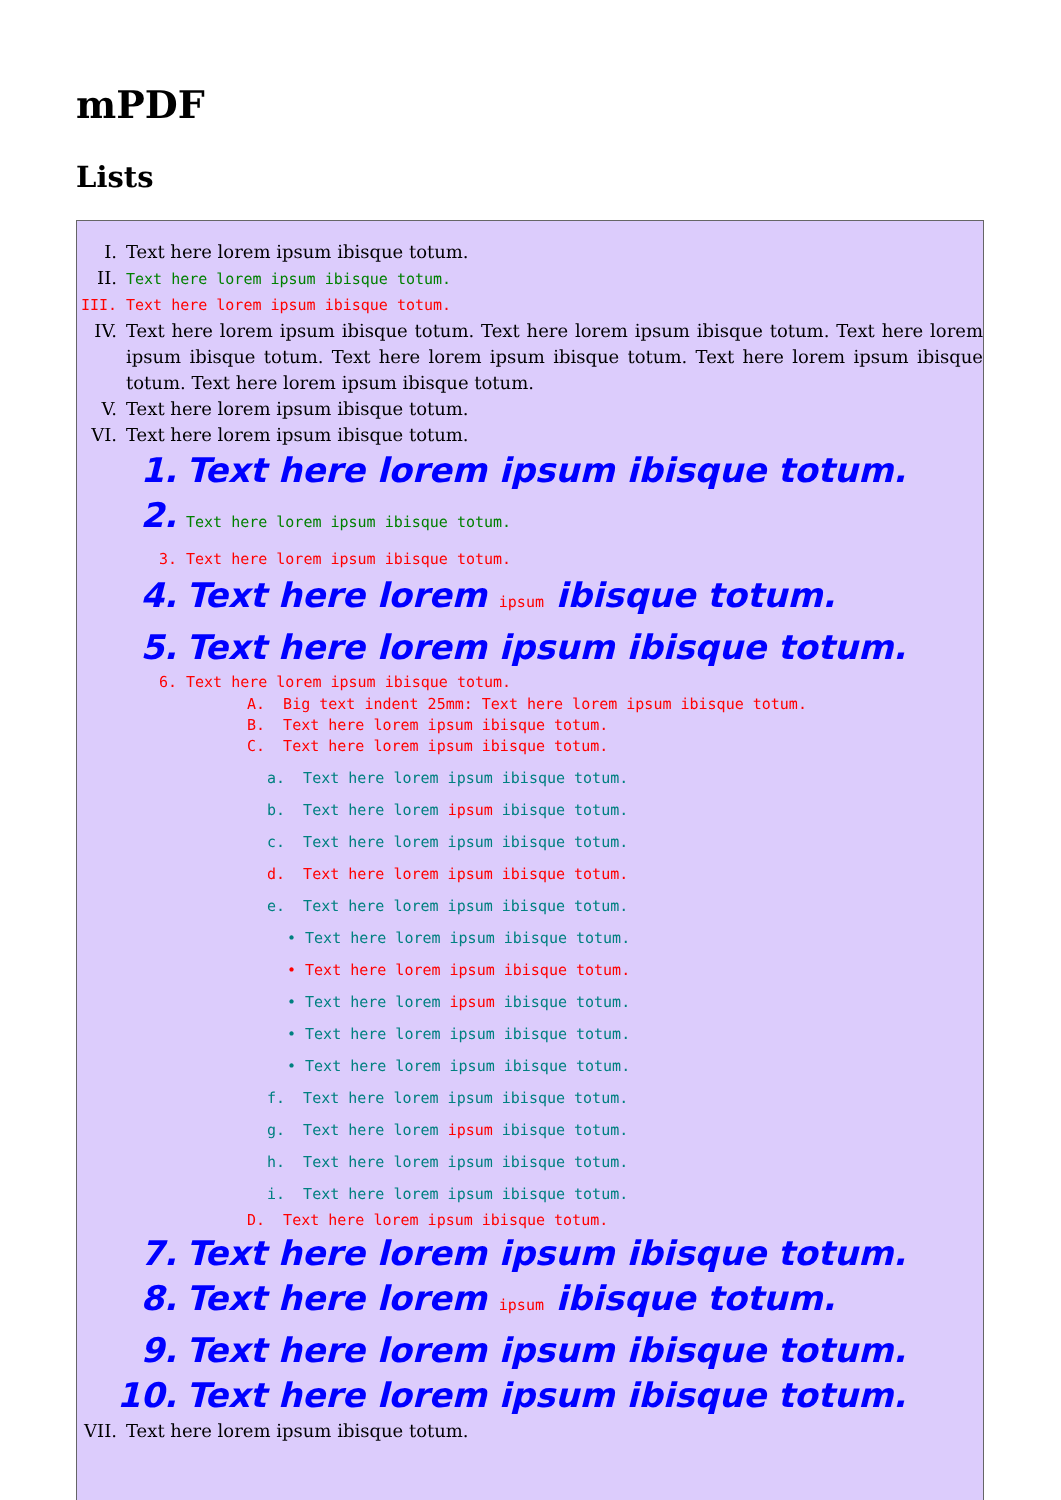mPDF
Lists
I. Text here lorem ipsum ibisque totum.
II. Text here lorem ipsum ibisque totum.
III. Text here lorem ipsum ibisque totum.
IV. Text here lorem ipsum ibisque totum. Text here lorem ipsum ibisque totum. Text here lorem ipsum ibisque totum. Text here lorem ipsum ibisque totum. Text here lorem ipsum ibisque totum. Text here lorem ipsum ibisque totum.
V. Text here lorem ipsum ibisque totum.
VI. Text here lorem ipsum ibisque totum.
1. Text here lorem ipsum ibisque totum.
2. Text here lorem ipsum ibisque totum.
3. Text here lorem ipsum ibisque totum.
4. Text here lorem ipsum ibisque totum.
5. Text here lorem ipsum ibisque totum.
6. Text here lorem ipsum ibisque totum.
A. Big text indent 25mm: Text here lorem ipsum ibisque totum.
B. Text here lorem ipsum ibisque totum.
C. Text here lorem ipsum ibisque totum.
a. Text here lorem ipsum ibisque totum.
b. Text here lorem ipsum ibisque totum.
c. Text here lorem ipsum ibisque totum.
d. Text here lorem ipsum ibisque totum.
e. Text here lorem ipsum ibisque totum.
• Text here lorem ipsum ibisque totum.
• Text here lorem ipsum ibisque totum.
• Text here lorem ipsum ibisque totum.
• Text here lorem ipsum ibisque totum.
• Text here lorem ipsum ibisque totum.
f. Text here lorem ipsum ibisque totum.
g. Text here lorem ipsum ibisque totum.
h. Text here lorem ipsum ibisque totum.
i. Text here lorem ipsum ibisque totum.
D. Text here lorem ipsum ibisque totum.
7. Text here lorem ipsum ibisque totum.
8. Text here lorem ipsum ibisque totum.
9. Text here lorem ipsum ibisque totum.
10. Text here lorem ipsum ibisque totum.
VII. Text here lorem ipsum ibisque totum.